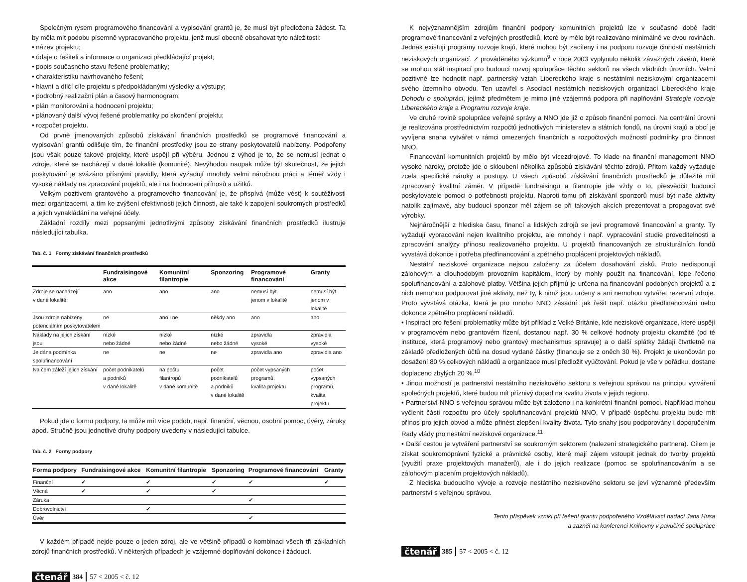Společným rysem programového financování a vypisování grantů je, že musí být předložena žádost. Ta by měla mít podobu písemně vypracovaného projektu, jenž musí obecně obsahovat tyto náležitosti:
• název projektu;
• údaje o řešiteli a informace o organizaci předkládající projekt;
• popis současného stavu řešené problematiky;
• charakteristiku navrhovaného řešení;
• hlavní a dílčí cíle projektu s předpokládanými výsledky a výstupy;
• podrobný realizační plán a časový harmonogram;
• plán monitorování a hodnocení projektu;
• plánovaný další vývoj řešené problematiky po skončení projektu;
• rozpočet projektu.
Od prvně jmenovaných způsobů získávání finančních prostředků se programové financování a vypisování grantů odlišuje tím, že finanční prostředky jsou ze strany poskytovatelů nabízeny. Podpořeny jsou však pouze takové projekty, které uspějí při výběru. Jednou z výhod je to, že se nemusí jednat o zdroje, které se nacházejí v dané lokalitě (komunitě). Nevýhodou naopak může být skutečnost, že jejich poskytování je svázáno přísnými pravidly, která vyžadují mnohdy velmi náročnou práci a téměř vždy i vysoké náklady na zpracování projektů, ale i na hodnocení přínosů a užitků.
Velkým pozitivem grantového a programového financování je, že přispívá (může vést) k soutěživosti mezi organizacemi, a tím ke zvýšení efektivnosti jejich činnosti, ale také k zapojení soukromých prostředků a jejich vynakládání na veřejné účely.
Základní rozdíly mezi popsanými jednotlivými způsoby získávání finančních prostředků ilustruje následující tabulka.
Tab. č. 1 Formy získávání finančních prostředků
| | Fundraisingové akce | Komunitní filantropie | Sponzoring | Programové financování | Granty |
| --- | --- | --- | --- | --- | --- |
| Zdroje se nacházejí v dané lokalitě | ano | ano | ano | nemusí být jenom v lokalitě | nemusí být jenom v lokalitě |
| Jsou zdroje nabízeny potenciálním poskytovatelem | ne | ano i ne | někdy ano | ano | ano |
| Náklady na jejich získání jsou | nízké nebo žádné | nízké nebo žádné | nízké nebo žádné | zpravidla vysoké | zpravidla vysoké |
| Je dána podmínka spolufinancování | ne | ne | ne | zpravidla ano | zpravidla ano |
| Na čem záleží jejich získání | počet podnikatelů a podniků v dané lokalitě | na počtu filantropů v dané komunitě | počet podnikatelů a podniků v dané lokalitě | počet vypsaných programů, kvalita projektu | počet vypsaných programů, kvalita projektu |
Pokud jde o formu podpory, ta může mít více podob, např. finanční, věcnou, osobní pomoc, úvěry, záruky apod. Stručně jsou jednotlivé druhy podpory uvedeny v následující tabulce.
Tab. č. 2 Formy podpory
| Forma podpory | Fundraisingové akce | Komunitní filantropie | Sponzoring | Programové financování | Granty |
| --- | --- | --- | --- | --- | --- |
| Finanční | ✔ | ✔ | ✔ | ✔ | ✔ |
| Věcná | ✔ | ✔ | ✔ | | |
| Záruka | | | | ✔ | |
| Dobrovolnictví | | ✔ | | | |
| Úvěr | | | | ✔ | |
V každém případě nejde pouze o jeden zdroj, ale ve většině případů o kombinaci všech tří základních zdrojů finančních prostředků. V některých případech je vzájemné doplňování dokonce i žádoucí.
čtenář 384 57 < 2005 < č. 12
K nejvýznamnějším zdrojům finanční podpory komunitních projektů lze v současné době řadit programové financování z veřejných prostředků, které by mělo být realizováno minimálně ve dvou rovinách. Jednak existují programy rozvoje krajů, které mohou být zacíleny i na podporu rozvoje činností nestátních neziskových organizací. Z prováděného výzkumu<sup>9</sup> v roce 2003 vyplynulo několik závažných závěrů, které se mohou stát inspirací pro budoucí rozvoj spolupráce těchto sektorů na všech vládních úrovních. Velmi pozitivně lze hodnotit např. partnerský vztah Libereckého kraje s nestátními neziskovými organizacemi svého územního obvodu. Ten uzavřel s Asociací nestátních neziskových organizací Libereckého kraje Dohodu o spolupráci, jejímž předmětem je mimo jiné vzájemná podpora při naplňování Strategie rozvoje Libereckého kraje a Programu rozvoje kraje.
Ve druhé rovině spolupráce veřejné správy a NNO jde již o způsob finanční pomoci. Na centrální úrovni je realizována prostřednictvím rozpočtů jednotlivých ministerstev a státních fondů, na úrovni krajů a obcí je vyvíjena snaha vytvářet v rámci omezených finančních a rozpočtových možností podmínky pro činnost NNO.
Financování komunitních projektů by mělo být vícezdrojové. To klade na finanční management NNO vysoké nároky, protože jde o skloubení několika způsobů získávání těchto zdrojů. Přitom každý vyžaduje zcela specifické nároky a postupy. U všech způsobů získávání finančních prostředků je důležité mít zpracovaný kvalitní záměr. V případě fundraisingu a filantropie jde vždy o to, přesvědčit budoucí poskytovatele pomoci o potřebnosti projektu. Naproti tomu při získávání sponzorů musí být naše aktivity natolik zajímavé, aby budoucí sponzor měl zájem se při takových akcích prezentovat a propagovat své výrobky.
Nejnáročnější z hlediska času, financí a lidských zdrojů se jeví programové financování a granty. Ty vyžadují vypracování nejen kvalitního projektu, ale mnohdy i např. vypracování studie proveditelnosti a zpracování analýzy přínosu realizovaného projektu. U projektů financovaných ze strukturálních fondů vyvstává dokonce i potřeba předfinancování a zpětného proplácení projektových nákladů.
Nestátní neziskové organizace nejsou založeny za účelem dosahování zisků. Proto nedisponují zálohovým a dlouhodobým provozním kapitálem, který by mohly použít na financování, lépe řečeno spolufinancování a zálohové platby. Většina jejich příjmů je určena na financování podobných projektů a z nich nemohou podporovat jiné aktivity, než ty, k nimž jsou určeny a ani nemohou vytvářet rezervní zdroje. Proto vyvstává otázka, která je pro mnoho NNO zásadní: jak řešit např. otázku předfinancování nebo dokonce zpětného proplácení nákladů.
• Inspirací pro řešení problematiky může být příklad z Velké Británie, kde neziskové organizace, které uspějí v programovém nebo grantovém řízení, dostanou např. 30 % celkové hodnoty projektu okamžitě (od té instituce, která programový nebo grantový mechanismus spravuje) a o další splátky žádají čtvrtletně na základě předložených účtů na dosud vydané částky (financuje se z oněch 30 %). Projekt je ukončován po dosažení 80 % celkových nákladů a organizace musí předložit vyúčtování. Pokud je vše v pořádku, dostane doplaceno zbylých 20 %.<sup>10</sup>
• Jinou možností je partnerství nestátního neziskového sektoru s veřejnou správou na principu vytváření společných projektů, které budou mít příznivý dopad na kvalitu života v jejich regionu.
• Partnerství NNO s veřejnou správou může být založeno i na konkrétní finanční pomoci. Například mohou vyčlenit části rozpočtu pro účely spolufinancování projektů NNO. V případě úspěchu projektu bude mít přínos pro jejich obvod a může přinést zlepšení kvality života. Tyto snahy jsou podporovány i doporučením Rady vlády pro nestátní neziskové organizace.<sup>11</sup>
• Další cestou je vytváření partnerství se soukromým sektorem (nalezení strategického partnera). Cílem je získat soukromoprávní fyzické a právnické osoby, které mají zájem vstoupit jednak do tvorby projektů (využití praxe projektových manažerů), ale i do jejich realizace (pomoc se spolufinancováním a se zálohovým placením projektových nákladů).
Z hlediska budoucího vývoje a rozvoje nestátního neziskového sektoru se jeví významné především partnerství s veřejnou správou.
Tento příspěvek vznikl při řešení grantu podpořeného Vzdělávací nadací Jana Husa
a zazněl na konferenci Knihovny v pavučině spolupráce
čtenář 385 57 < 2005 < č. 12